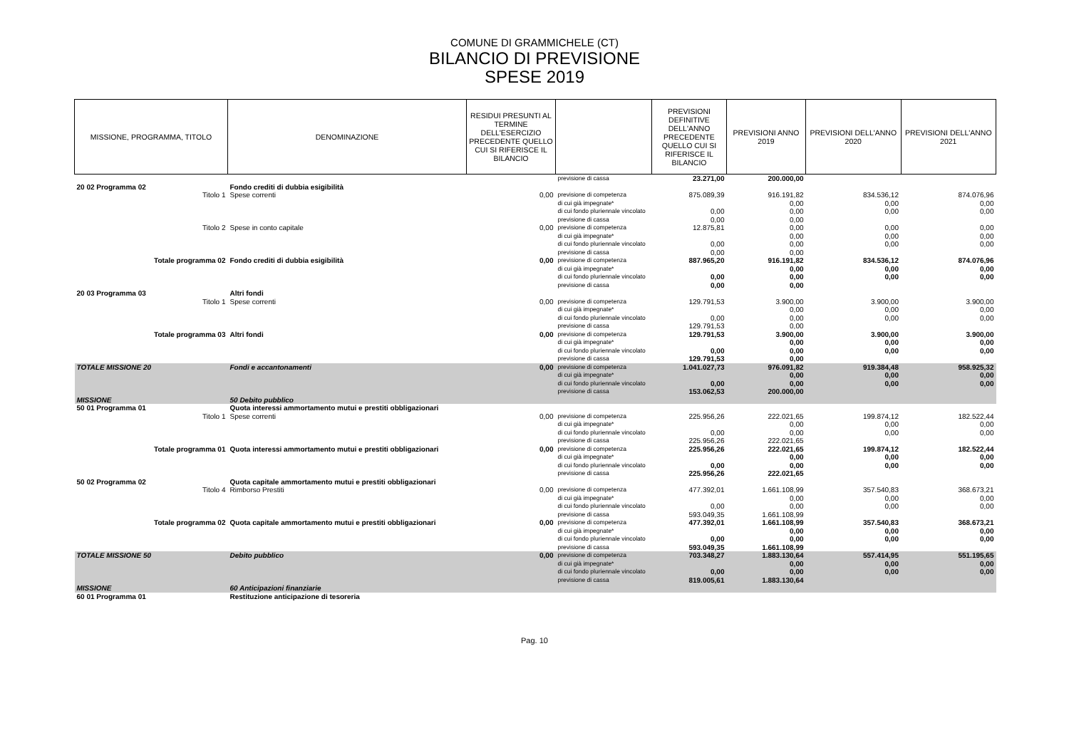COMUNE DI GRAMMICHELE (CT)
BILANCIO DI PREVISIONE
SPESE 2019
| MISSIONE, PROGRAMMA, TITOLO | DENOMINAZIONE | RESIDUI PRESUNTI AL TERMINE DELL'ESERCIZIO PRECEDENTE QUELLO CUI SI RIFERISCE IL BILANCIO | | PREVISIONI DEFINITIVE DELL'ANNO PRECEDENTE QUELLO CUI SI RIFERISCE IL BILANCIO | PREVISIONI ANNO 2019 | PREVISIONI DELL'ANNO 2020 | PREVISIONI DELL'ANNO 2021 |
| --- | --- | --- | --- | --- | --- | --- | --- |
| | | | previsione di cassa | 23.271,00 | 200.000,00 | | |
| 20 02 Programma 02 | Fondo crediti di dubbia esigibilità | | | | | | |
| Titolo 1 | Spese correnti | 0,00 | previsione di competenza di cui già impegnate* di cui fondo pluriennale vincolato previsione di cassa | 875.089,39 0,00 0,00 | 916.191,82 0,00 0,00 0,00 | 834.536,12 0,00 0,00 | 874.076,96 0,00 0,00 |
| Titolo 2 | Spese in conto capitale | 0,00 | previsione di competenza di cui già impegnate* di cui fondo pluriennale vincolato previsione di cassa | 12.875,81 0,00 0,00 | 0,00 0,00 0,00 0,00 | 0,00 0,00 0,00 | 0,00 0,00 0,00 |
| Totale programma 02 | Fondo crediti di dubbia esigibilità | 0,00 | previsione di competenza di cui già impegnate* di cui fondo pluriennale vincolato previsione di cassa | 887.965,20 0,00 0,00 | 916.191,82 0,00 0,00 0,00 | 834.536,12 0,00 0,00 | 874.076,96 0,00 0,00 |
| 20 03 Programma 03 | Altri fondi | | | | | | |
| Titolo 1 | Spese correnti | 0,00 | previsione di competenza di cui già impegnate* di cui fondo pluriennale vincolato previsione di cassa | 129.791,53 0,00 129.791,53 | 3.900,00 0,00 0,00 0,00 | 3.900,00 0,00 0,00 | 3.900,00 0,00 0,00 |
| Totale programma 03 | Altri fondi | 0,00 | previsione di competenza di cui già impegnate* di cui fondo pluriennale vincolato previsione di cassa | 129.791,53 0,00 129.791,53 | 3.900,00 0,00 0,00 0,00 | 3.900,00 0,00 0,00 | 3.900,00 0,00 0,00 |
| TOTALE MISSIONE 20 | Fondi e accantonamenti | 0,00 | previsione di competenza di cui già impegnate* di cui fondo pluriennale vincolato previsione di cassa | 1.041.027,73 0,00 153.062,53 | 976.091,82 0,00 0,00 200.000,00 | 919.384,48 0,00 0,00 | 958.925,32 0,00 0,00 |
| MISSIONE | 50 Debito pubblico | | | | | | |
| 50 01 Programma 01 | Quota interessi ammortamento mutui e prestiti obbligazionari | | | | | | |
| Titolo 1 | Spese correnti | 0,00 | previsione di competenza di cui già impegnate* di cui fondo pluriennale vincolato previsione di cassa | 225.956,26 0,00 225.956,26 | 222.021,65 0,00 0,00 222.021,65 | 199.874,12 0,00 0,00 | 182.522,44 0,00 0,00 |
| Totale programma 01 | Quota interessi ammortamento mutui e prestiti obbligazionari | 0,00 | previsione di competenza di cui già impegnate* di cui fondo pluriennale vincolato previsione di cassa | 225.956,26 0,00 225.956,26 | 222.021,65 0,00 0,00 222.021,65 | 199.874,12 0,00 0,00 | 182.522,44 0,00 0,00 |
| 50 02 Programma 02 | Quota capitale ammortamento mutui e prestiti obbligazionari | | | | | | |
| Titolo 4 | Rimborso Prestiti | 0,00 | previsione di competenza di cui già impegnate* di cui fondo pluriennale vincolato previsione di cassa | 477.392,01 0,00 593.049,35 | 1.661.108,99 0,00 0,00 1.661.108,99 | 357.540,83 0,00 0,00 | 368.673,21 0,00 0,00 |
| Totale programma 02 | Quota capitale ammortamento mutui e prestiti obbligazionari | 0,00 | previsione di competenza di cui già impegnate* di cui fondo pluriennale vincolato previsione di cassa | 477.392,01 0,00 593.049,35 | 1.661.108,99 0,00 0,00 1.661.108,99 | 357.540,83 0,00 0,00 | 368.673,21 0,00 0,00 |
| TOTALE MISSIONE 50 | Debito pubblico | 0,00 | previsione di competenza di cui già impegnate* di cui fondo pluriennale vincolato previsione di cassa | 703.348,27 0,00 819.005,61 | 1.883.130,64 0,00 0,00 1.883.130,64 | 557.414,95 0,00 0,00 | 551.195,65 0,00 0,00 |
| MISSIONE | 60 Anticipazioni finanziarie | | | | | | |
| 60 01 Programma 01 | Restituzione anticipazione di tesoreria | | | | | | |
Pag. 10